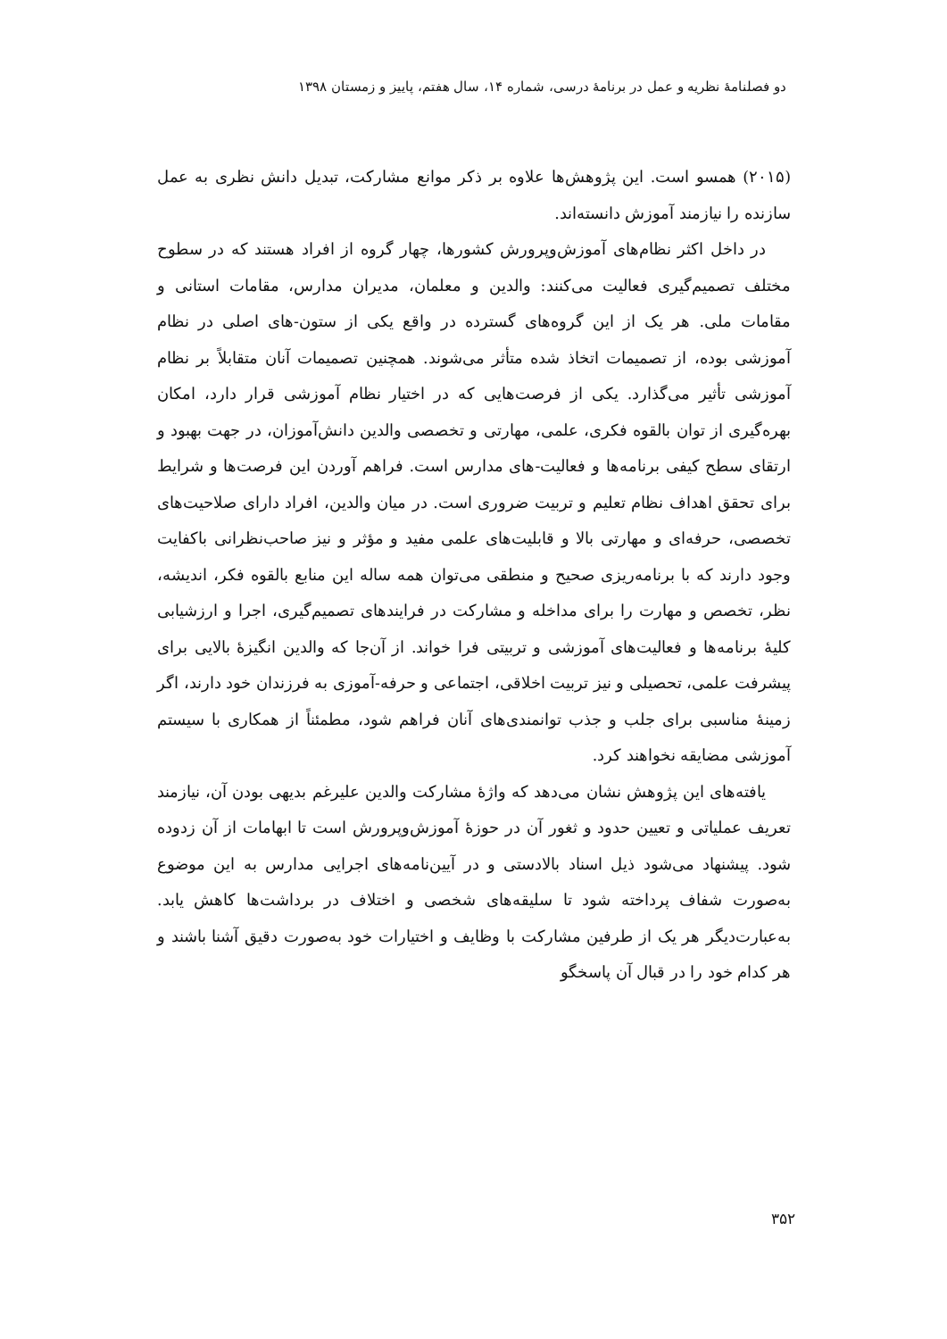دو فصلنامهٔ نظریه و عمل در برنامهٔ درسی، شماره ۱۴، سال هفتم، پاییز و زمستان ۱۳۹۸
(۲۰۱۵) همسو است. این پژوهش‌ها علاوه بر ذکر موانع مشارکت، تبدیل دانش نظری به عمل سازنده را نیازمند آموزش دانسته‌اند.
در داخل اکثر نظام‌های آموزش‌وپرورش کشورها، چهار گروه از افراد هستند که در سطوح مختلف تصمیم‌گیری فعالیت می‌کنند: والدین و معلمان، مدیران مدارس، مقامات استانی و مقامات ملی. هر یک از این گروه‌های گسترده در واقع یکی از ستون-های اصلی در نظام آموزشی بوده، از تصمیمات اتخاذ شده متأثر می‌شوند. همچنین تصمیمات آنان متقابلاً بر نظام آموزشی تأثیر می‌گذارد. یکی از فرصت‌هایی که در اختیار نظام آموزشی قرار دارد، امکان بهره‌گیری از توان بالقوه فکری، علمی، مهارتی و تخصصی والدین دانش‌آموزان، در جهت بهبود و ارتقای سطح کیفی برنامه‌ها و فعالیت-های مدارس است. فراهم آوردن این فرصت‌ها و شرایط برای تحقق اهداف نظام تعلیم و تربیت ضروری است. در میان والدین، افراد دارای صلاحیت‌های تخصصی، حرفه‌ای و مهارتی بالا و قابلیت‌های علمی مفید و مؤثر و نیز صاحب‌نظرانی باکفایت وجود دارند که با برنامه‌ریزی صحیح و منطقی می‌توان همه ساله این منابع بالقوه فکر، اندیشه، نظر، تخصص و مهارت را برای مداخله و مشارکت در فرایندهای تصمیم‌گیری، اجرا و ارزشیابی کلیهٔ برنامه‌ها و فعالیت‌های آموزشی و تربیتی فرا خواند. از آن‌جا که والدین انگیزهٔ بالایی برای پیشرفت علمی، تحصیلی و نیز تربیت اخلاقی، اجتماعی و حرفه-آموزی به فرزندان خود دارند، اگر زمینهٔ مناسبی برای جلب و جذب توانمندی‌های آنان فراهم شود، مطمئناً از همکاری با سیستم آموزشی مضایقه نخواهند کرد.
یافته‌های این پژوهش نشان می‌دهد که واژهٔ مشارکت والدین علیرغم بدیهی بودن آن، نیازمند تعریف عملیاتی و تعیین حدود و ثغور آن در حوزهٔ آموزش‌وپرورش است تا ابهامات از آن زدوده شود. پیشنهاد می‌شود ذیل اسناد بالادستی و در آیین‌نامه‌های اجرایی مدارس به این موضوع به‌صورت شفاف پرداخته شود تا سلیقه‌های شخصی و اختلاف در برداشت‌ها کاهش یابد. به‌عبارت‌دیگر هر یک از طرفین مشارکت با وظایف و اختیارات خود به‌صورت دقیق آشنا باشند و هر کدام خود را در قبال آن پاسخگو
۳۵۲